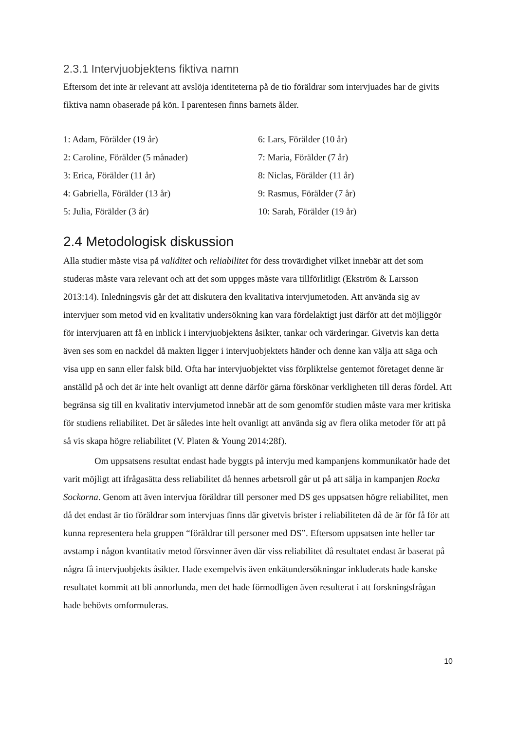2.3.1 Intervjuobjektens fiktiva namn
Eftersom det inte är relevant att avslöja identiteterna på de tio föräldrar som intervjuades har de givits fiktiva namn obaserade på kön. I parentesen finns barnets ålder.
1: Adam, Förälder (19 år)
2: Caroline, Förälder (5 månader)
3: Erica, Förälder (11 år)
4: Gabriella, Förälder (13 år)
5: Julia, Förälder (3 år)
6: Lars, Förälder (10 år)
7: Maria, Förälder (7 år)
8: Niclas, Förälder (11 år)
9: Rasmus, Förälder (7 år)
10: Sarah, Förälder (19 år)
2.4 Metodologisk diskussion
Alla studier måste visa på validitet och reliabilitet för dess trovärdighet vilket innebär att det som studeras måste vara relevant och att det som uppges måste vara tillförlitligt (Ekström & Larsson 2013:14). Inledningsvis går det att diskutera den kvalitativa intervjumetoden. Att använda sig av intervjuer som metod vid en kvalitativ undersökning kan vara fördelaktigt just därför att det möjliggör för intervjuaren att få en inblick i intervjuobjektens åsikter, tankar och värderingar. Givetvis kan detta även ses som en nackdel då makten ligger i intervjuobjektets händer och denne kan välja att säga och visa upp en sann eller falsk bild. Ofta har intervjuobjektet viss förpliktelse gentemot företaget denne är anställd på och det är inte helt ovanligt att denne därför gärna förskönar verkligheten till deras fördel. Att begränsa sig till en kvalitativ intervjumetod innebär att de som genomför studien måste vara mer kritiska för studiens reliabilitet. Det är således inte helt ovanligt att använda sig av flera olika metoder för att på så vis skapa högre reliabilitet (V. Platen & Young 2014:28f).
Om uppsatsens resultat endast hade byggts på intervju med kampanjens kommunikatör hade det varit möjligt att ifrågasätta dess reliabilitet då hennes arbetsroll går ut på att sälja in kampanjen Rocka Sockorna. Genom att även intervjua föräldrar till personer med DS ges uppsatsen högre reliabilitet, men då det endast är tio föräldrar som intervjuas finns där givetvis brister i reliabiliteten då de är för få för att kunna representera hela gruppen “föräldrar till personer med DS”. Eftersom uppsatsen inte heller tar avstamp i någon kvantitativ metod försvinner även där viss reliabilitet då resultatet endast är baserat på några få intervjuobjekts åsikter. Hade exempelvis även enkätundersökningar inkluderats hade kanske resultatet kommit att bli annorlunda, men det hade förmodligen även resulterat i att forskningsfrågan hade behövts omformuleras.
10